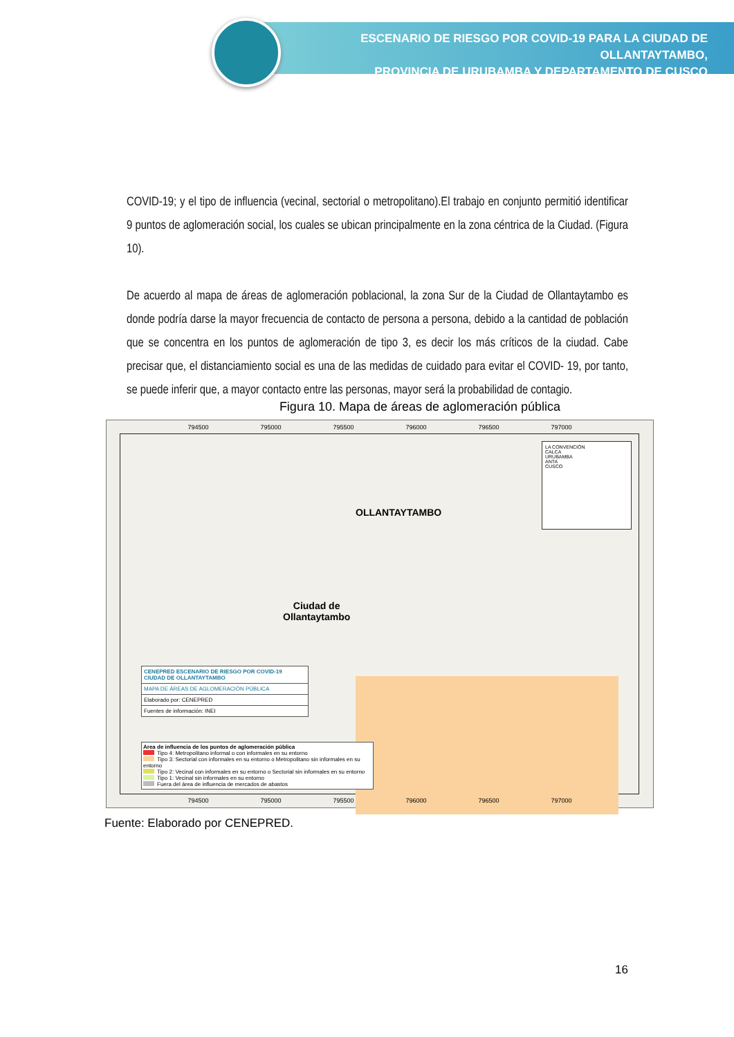ESCENARIO DE RIESGO POR COVID-19 PARA LA CIUDAD DE OLLANTAYTAMBO,
PROVINCIA DE URUBAMBA Y DEPARTAMENTO DE CUSCO
COVID-19; y el tipo de influencia (vecinal, sectorial o metropolitano).El trabajo en conjunto permitió identificar 9 puntos de aglomeración social, los cuales se ubican principalmente en la zona céntrica de la Ciudad. (Figura 10).
De acuerdo al mapa de áreas de aglomeración poblacional, la zona Sur de la Ciudad de Ollantaytambo es donde podría darse la mayor frecuencia de contacto de persona a persona, debido a la cantidad de población que se concentra en los puntos de aglomeración de tipo 3, es decir los más críticos de la ciudad. Cabe precisar que, el distanciamiento social es una de las medidas de cuidado para evitar el COVID- 19, por tanto, se puede inferir que, a mayor contacto entre las personas, mayor será la probabilidad de contagio.
Figura 10. Mapa de áreas de aglomeración pública
794500 795000 795500 796000 796500 797000
OLLANTAYTAMBO
Ciudad de
Ollantaytambo
LA CONVENCIÓN
CALCA
URUBAMBA
ANTA
CUSCO
CENEPRED ESCENARIO DE RIESGO POR COVID-19
CIUDAD DE OLLANTAYTAMBO
MAPA DE ÁREAS DE AGLOMERACIÓN PÚBLICA
Elaborado por: CENEPRED
Fuentes de información: INEI
Area de influencia de los puntos de aglomeración pública
Tipo 4: Metropolitano informal o con informales en su entorno
Tipo 3: Sectorial con informales en su entorno o Metropolitano sin informales en su entorno
Tipo 2: Vecinal con informales en su entorno o Sectorial sin informales en su entorno
Tipo 1: Vecinal sin informales en su entorno
Fuera del área de influencia de mercados de abastos
794500 795000 795500 796000 796500 797000
Fuente: Elaborado por CENEPRED.
16